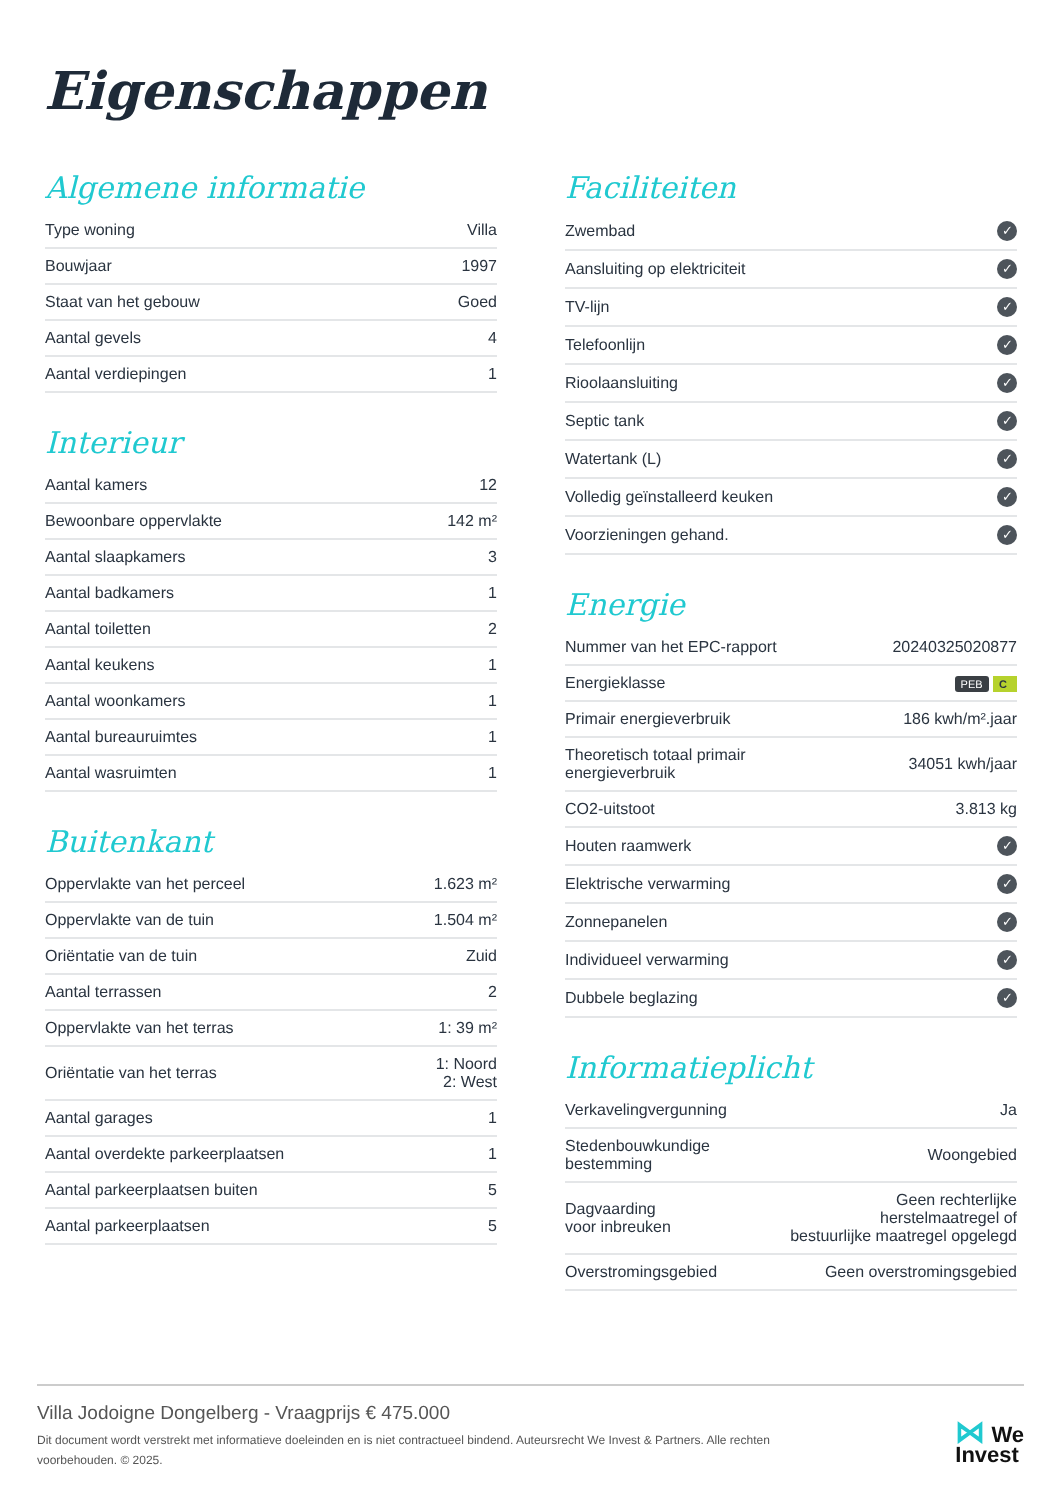Eigenschappen
Algemene informatie
| Type woning | Villa |
| Bouwjaar | 1997 |
| Staat van het gebouw | Goed |
| Aantal gevels | 4 |
| Aantal verdiepingen | 1 |
Interieur
| Aantal kamers | 12 |
| Bewoonbare oppervlakte | 142 m² |
| Aantal slaapkamers | 3 |
| Aantal badkamers | 1 |
| Aantal toiletten | 2 |
| Aantal keukens | 1 |
| Aantal woonkamers | 1 |
| Aantal bureauruimtes | 1 |
| Aantal wasruimten | 1 |
Buitenkant
| Oppervlakte van het perceel | 1.623 m² |
| Oppervlakte van de tuin | 1.504 m² |
| Oriëntatie van de tuin | Zuid |
| Aantal terrassen | 2 |
| Oppervlakte van het terras | 1: 39 m² |
| Oriëntatie van het terras | 1: Noord 2: West |
| Aantal garages | 1 |
| Aantal overdekte parkeerplaatsen | 1 |
| Aantal parkeerplaatsen buiten | 5 |
| Aantal parkeerplaatsen | 5 |
Faciliteiten
| Zwembad | ✓ |
| Aansluiting op elektriciteit | ✓ |
| TV-lijn | ✓ |
| Telefoonlijn | ✓ |
| Rioolaansluiting | ✓ |
| Septic tank | ✓ |
| Watertank (L) | ✓ |
| Volledig geïnstalleerd keuken | ✓ |
| Voorzieningen gehand. | ✓ |
Energie
| Nummer van het EPC-rapport | 20240325020877 |
| Energieklasse | PEB C |
| Primair energieverbruik | 186 kwh/m².jaar |
| Theoretisch totaal primair energieverbruik | 34051 kwh/jaar |
| CO2-uitstoot | 3.813 kg |
| Houten raamwerk | ✓ |
| Elektrische verwarming | ✓ |
| Zonnepanelen | ✓ |
| Individueel verwarming | ✓ |
| Dubbele beglazing | ✓ |
Informatieplicht
| Verkavelingvergunning | Ja |
| Stedenbouwkundige bestemming | Woongebied |
| Dagvaarding voor inbreuken | Geen rechterlijke herstelmaatregel of bestuurlijke maatregel opgelegd |
| Overstromingsgebied | Geen overstromingsgebied |
Villa Jodoigne Dongelberg - Vraagprijs € 475.000
Dit document wordt verstrekt met informatieve doeleinden en is niet contractueel bindend. Auteursrecht We Invest & Partners. Alle rechten voorbehouden. © 2025.
⋈ We
Invest